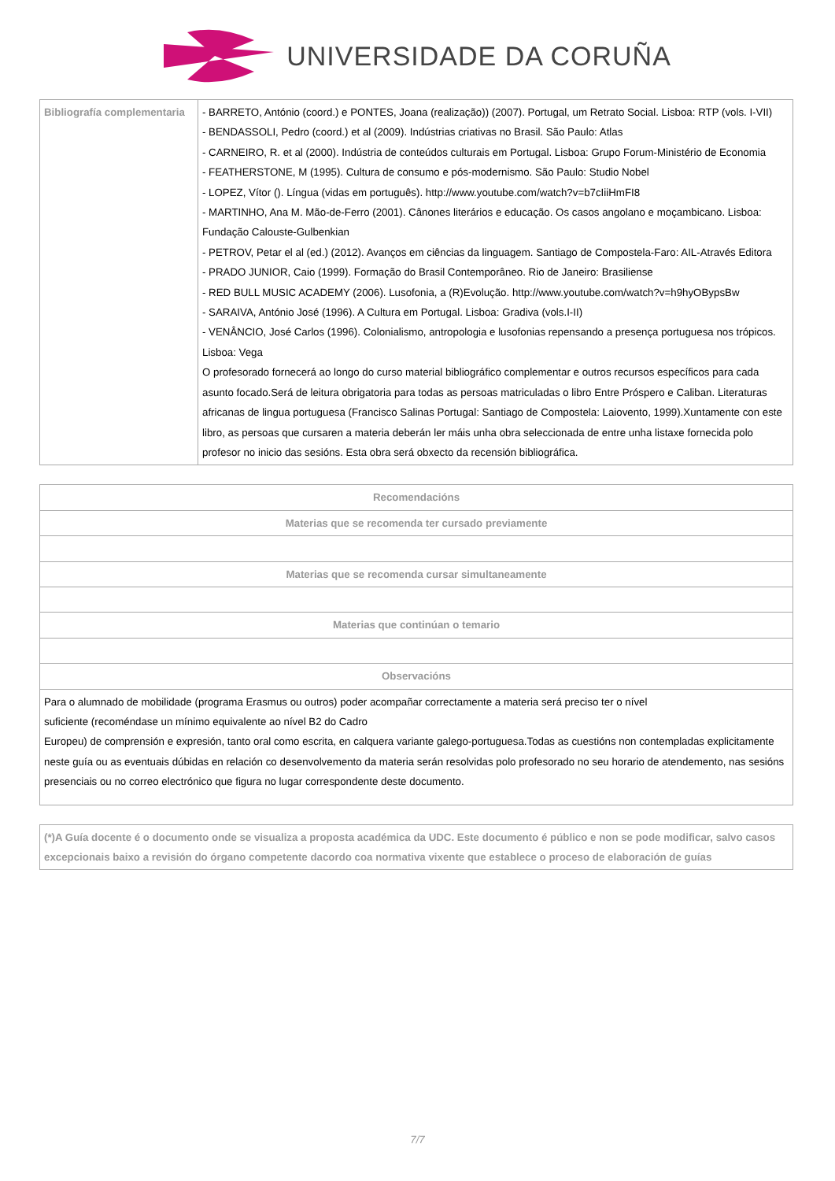UNIVERSIDADE DA CORUÑA
| Bibliografía complementaria | - BARRETO, António (coord.) e PONTES, Joana (realização)) (2007). Portugal, um Retrato Social. Lisboa: RTP (vols. I-VII) - BENDASSOLI, Pedro (coord.) et al (2009). Indústrias criativas no Brasil. São Paulo: Atlas - CARNEIRO, R. et al (2000). Indústria de conteúdos culturais em Portugal. Lisboa: Grupo Forum-Ministério de Economia - FEATHERSTONE, M (1995). Cultura de consumo e pós-modernismo. São Paulo: Studio Nobel - LOPEZ, Vítor (). Língua (vidas em português). http://www.youtube.com/watch?v=b7cIiiHmFI8 - MARTINHO, Ana M. Mão-de-Ferro (2001). Cânones literários e educação. Os casos angolano e moçambicano. Lisboa: Fundação Calouste-Gulbenkian - PETROV, Petar el al (ed.) (2012). Avanços em ciências da linguagem. Santiago de Compostela-Faro: AIL-Através Editora - PRADO JUNIOR, Caio (1999). Formação do Brasil Contemporâneo. Rio de Janeiro: Brasiliense - RED BULL MUSIC ACADEMY (2006). Lusofonia, a (R)Evolução. http://www.youtube.com/watch?v=h9hyOBypsBw - SARAIVA, António José (1996). A Cultura em Portugal. Lisboa: Gradiva (vols.I-II) - VENÂNCIO, José Carlos (1996). Colonialismo, antropologia e lusofonias repensando a presença portuguesa nos trópicos. Lisboa: Vega O profesorado fornecerá ao longo do curso material bibliográfico complementar e outros recursos específicos para cada asunto focado.Será de leitura obrigatoria para todas as persoas matriculadas o libro Entre Próspero e Caliban. Literaturas africanas de lingua portuguesa (Francisco Salinas Portugal: Santiago de Compostela: Laiovento, 1999).Xuntamente con este libro, as persoas que cursaren a materia deberán ler máis unha obra seleccionada de entre unha listaxe fornecida polo profesor no inicio das sesións. Esta obra será obxecto da recensión bibliográfica. |
| Recomendacións |
| --- |
| Materias que se recomenda ter cursado previamente |
| Materias que se recomenda cursar simultaneamente |
| Materias que continúan o temario |
| Observacións |
| Para o alumnado de mobilidade (programa Erasmus ou outros) poder acompañar correctamente a materia será preciso ter o nível suficiente (recoméndase un mínimo equivalente ao nível B2 do Cadro Europeu) de comprensión e expresión, tanto oral como escrita, en calquera variante galego-portuguesa.Todas as cuestións non contempladas explicitamente neste guía ou as eventuais dúbidas en relación co desenvolvemento da materia serán resolvidas polo profesorado no seu horario de atendemento, nas sesións presenciais ou no correo electrónico que figura no lugar correspondente deste documento. |
| (*)A Guía docente é o documento onde se visualiza a proposta académica da UDC. Este documento é público e non se pode modificar, salvo casos excepcionais baixo a revisión do órgano competente dacordo coa normativa vixente que establece o proceso de elaboración de guías |
7/7